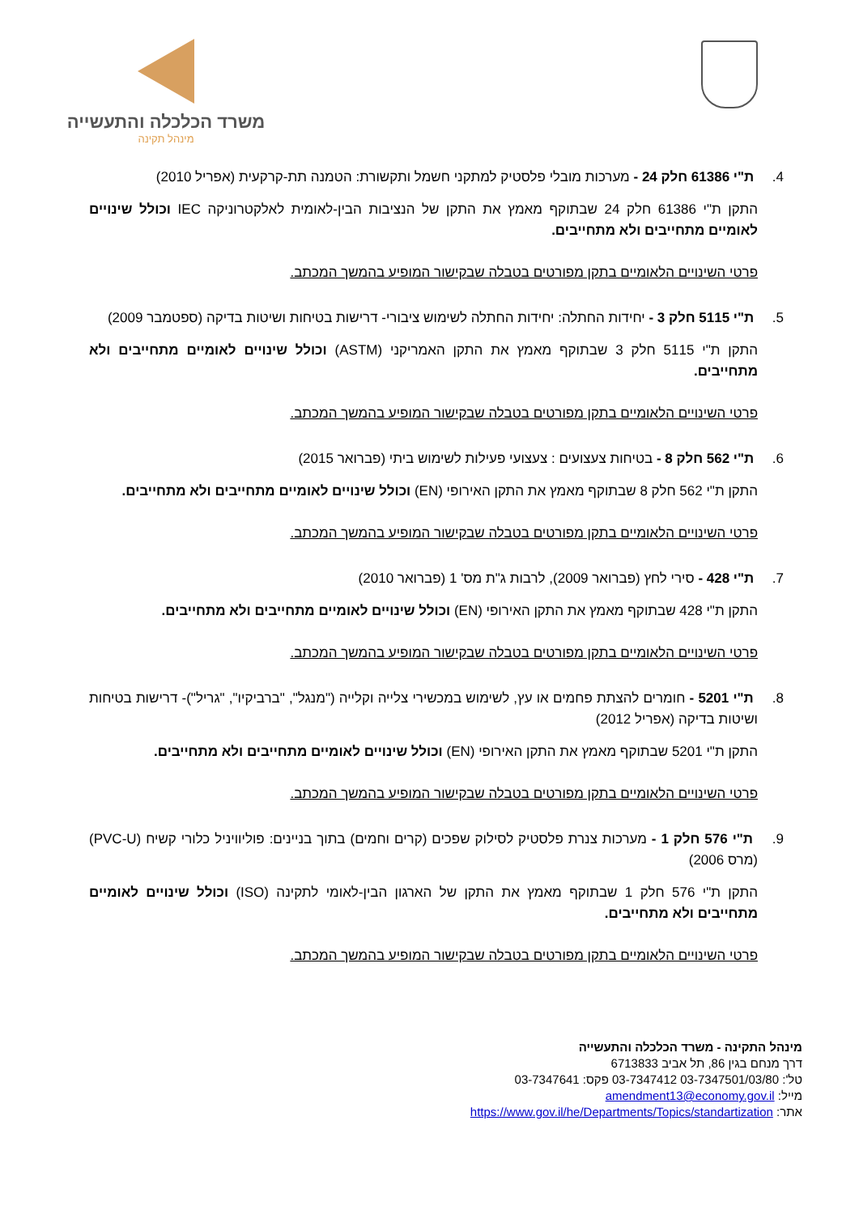משרד הכלכלה והתעשייה
מינהל תקינה
4. ת"י 61386 חלק 24 - מערכות מובלי פלסטיק למתקני חשמל ותקשורת: הטמנה תת-קרקעית (אפריל 2010)
התקן ת"י 61386 חלק 24 שבתוקף מאמץ את התקן של הנציבות הבין-לאומית לאלקטרוניקה IEC וכולל שינויים לאומיים מתחייבים ולא מתחייבים.
פרטי השינויים הלאומיים בתקן מפורטים בטבלה שבקישור המופיע בהמשך המכתב.
5. ת"י 5115 חלק 3 - יחידות החתלה: יחידות החתלה לשימוש ציבורי- דרישות בטיחות ושיטות בדיקה (ספטמבר 2009)
התקן ת"י 5115 חלק 3 שבתוקף מאמץ את התקן האמריקני (ASTM) וכולל שינויים לאומיים מתחייבים ולא מתחייבים.
פרטי השינויים הלאומיים בתקן מפורטים בטבלה שבקישור המופיע בהמשך המכתב.
6. ת"י 562 חלק 8 - בטיחות צעצועים : צעצועי פעילות לשימוש ביתי (פברואר 2015)
התקן ת"י 562 חלק 8 שבתוקף מאמץ את התקן האירופי (EN) וכולל שינויים לאומיים מתחייבים ולא מתחייבים.
פרטי השינויים הלאומיים בתקן מפורטים בטבלה שבקישור המופיע בהמשך המכתב.
7. ת"י 428 - סירי לחץ (פברואר 2009), לרבות ג"ת מס' 1 (פברואר 2010)
התקן ת"י 428 שבתוקף מאמץ את התקן האירופי (EN) וכולל שינויים לאומיים מתחייבים ולא מתחייבים.
פרטי השינויים הלאומיים בתקן מפורטים בטבלה שבקישור המופיע בהמשך המכתב.
8. ת"י 5201 - חומרים להצתת פחמים או עץ, לשימוש במכשירי צלייה וקלייה ("מנגל", "ברביקיו", "גריל")- דרישות בטיחות ושיטות בדיקה (אפריל 2012)
התקן ת"י 5201 שבתוקף מאמץ את התקן האירופי (EN) וכולל שינויים לאומיים מתחייבים ולא מתחייבים.
פרטי השינויים הלאומיים בתקן מפורטים בטבלה שבקישור המופיע בהמשך המכתב.
9. ת"י 576 חלק 1 - מערכות צנרת פלסטיק לסילוק שפכים (קרים וחמים) בתוך בניינים: פוליוויניל כלורי קשיח (PVC-U) (מרס 2006)
התקן ת"י 576 חלק 1 שבתוקף מאמץ את התקן של הארגון הבין-לאומי לתקינה (ISO) וכולל שינויים לאומיים מתחייבים ולא מתחייבים.
פרטי השינויים הלאומיים בתקן מפורטים בטבלה שבקישור המופיע בהמשך המכתב.
מינהל התקינה - משרד הכלכלה והתעשייה
דרך מנחם בגין 86, תל אביב 6713833
טל': 03-7347501/03/80 03-7347412 פקס: 03-7347641
מייל: amendment13@economy.gov.il
אתר: https://www.gov.il/he/Departments/Topics/standartization